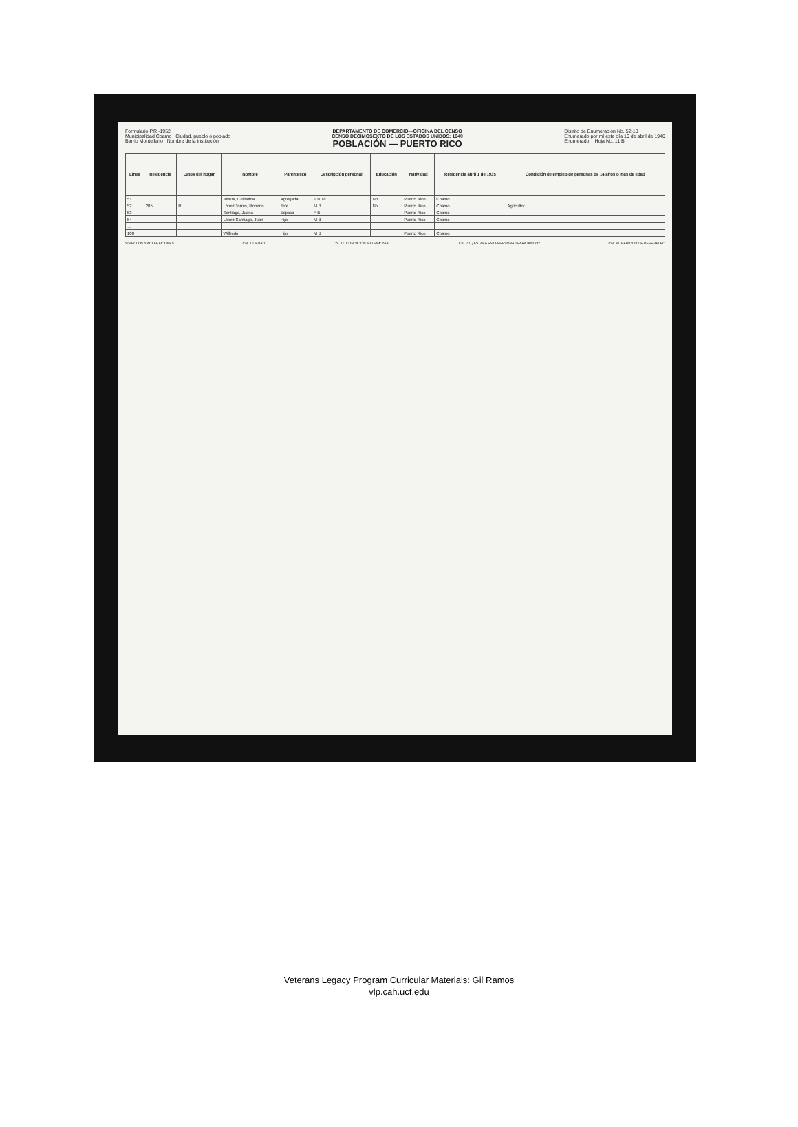Formulario P.R.-1952
Municipalidad Coamo Ciudad, pueblo o poblado
Barrio Montellano Nombre de la institución
DEPARTAMENTO DE COMERCIO—OFICINA DEL CENSO
CENSO DÉCIMOSEXTO DE LOS ESTADOS UNIDOS: 1940
POBLACIÓN — PUERTO RICO
Distrito de Enumeración No. 52-18
Enumerado por mí este día 10 de abril de 1940
Enumerador Hoja No. 11 B
| Línea | Residencia | Datos del hogar | Nombre | Parentesco | Descripción personal | Educación | Natividad | Residencia abril 1 de 1935 | Condición de empleo de personas de 14 años o más de edad |
| --- | --- | --- | --- | --- | --- | --- | --- | --- | --- |
| 51 | | | Rivera, Celestina | Agregada | F B 18 | No | Puerto Rico | Coamo | |
| 52 | 205 | R | López Torres, Roberto | Jefe | M B | No | Puerto Rico | Coamo | Agricultor |
| 53 | | | Santiago, Juana | Esposa | F B | | Puerto Rico | Coamo | |
| 54 | | | López Santiago, Juan | Hijo | M B | | Puerto Rico | Coamo | |
| … | | | | | | | | | |
| 100 | | | Wilfredo | Hijo | M B | | Puerto Rico | Coamo | |
SÍMBOLOS Y ACLARACIONES Col. 10. EDAD Col. 11. CONDICIÓN MATRIMONIAL Col. 20. ¿ESTABA ESTA PERSONA TRABAJANDO?
Col. 30. PERÍODO DE DESEMPLEO
Veterans Legacy Program Curricular Materials: Gil Ramos
vlp.cah.ucf.edu